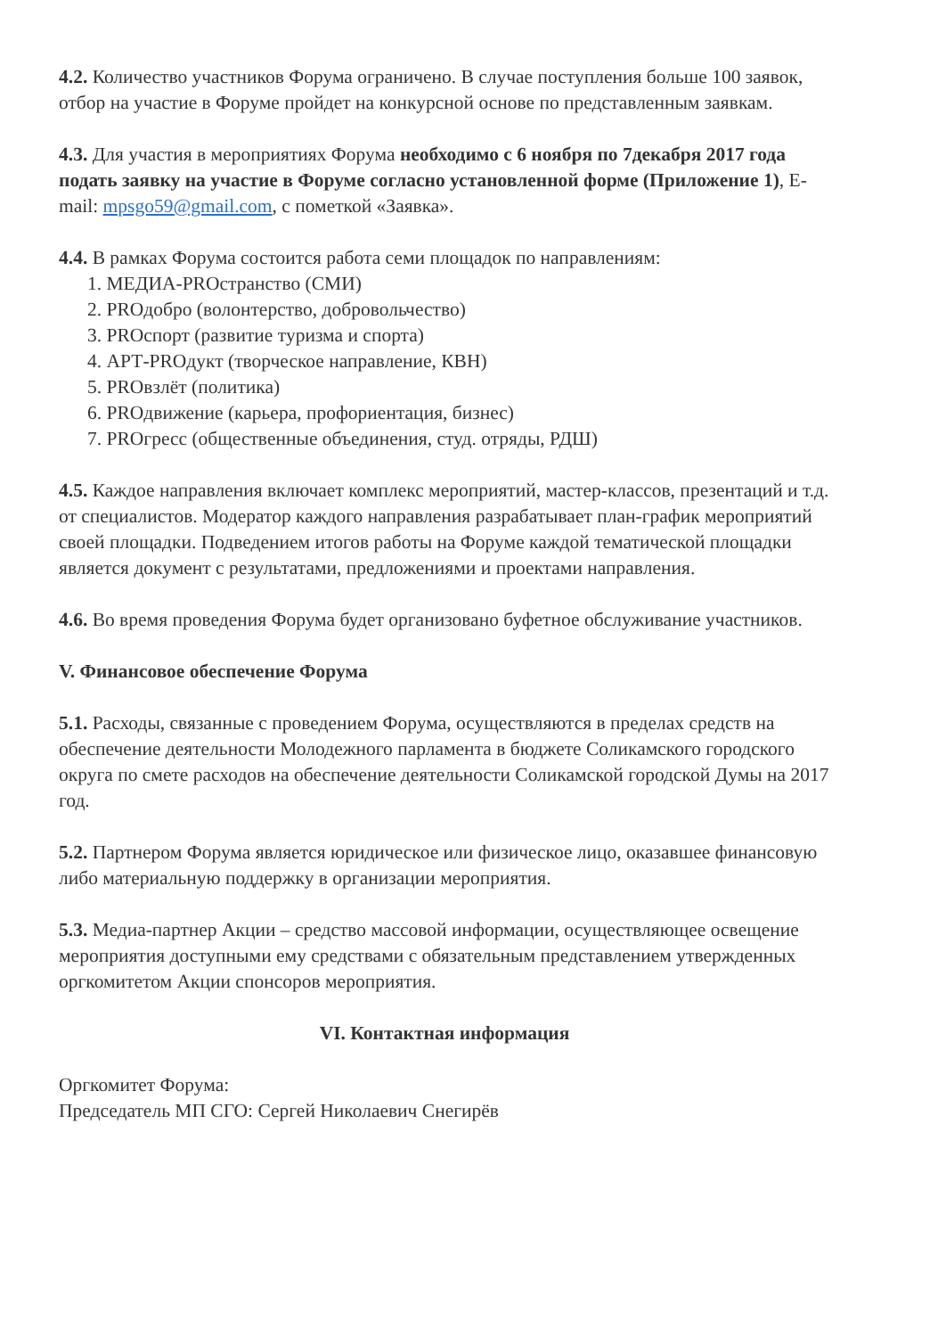4.2. Количество участников Форума ограничено. В случае поступления больше 100 заявок, отбор на участие в Форуме пройдет на конкурсной основе по представленным заявкам.
4.3. Для участия в мероприятиях Форума необходимо с 6 ноября по 7декабря 2017 года подать заявку на участие в Форуме согласно установленной форме (Приложение 1), E-mail: mpsgo59@gmail.com, с пометкой «Заявка».
4.4. В рамках Форума состоится работа семи площадок по направлениям:
1. МЕДИА-PROстранство (СМИ)
2. PROдобро (волонтерство, добровольчество)
3. PROспорт (развитие туризма и спорта)
4. АРТ-PROдукт (творческое направление, КВН)
5. PROвзлёт (политика)
6. PROдвижение (карьера, профориентация, бизнес)
7. PROгресс (общественные объединения, студ. отряды, РДШ)
4.5. Каждое направления включает комплекс мероприятий, мастер-классов, презентаций и т.д. от специалистов. Модератор каждого направления разрабатывает план-график мероприятий своей площадки. Подведением итогов работы на Форуме каждой тематической площадки является документ с результатами, предложениями и проектами направления.
4.6. Во время проведения Форума будет организовано буфетное обслуживание участников.
V. Финансовое обеспечение Форума
5.1. Расходы, связанные с проведением Форума, осуществляются в пределах средств на обеспечение деятельности Молодежного парламента в бюджете Соликамского городского округа по смете расходов на обеспечение деятельности Соликамской городской Думы на 2017 год.
5.2. Партнером Форума является юридическое или физическое лицо, оказавшее финансовую либо материальную поддержку в организации мероприятия.
5.3. Медиа-партнер Акции – средство массовой информации, осуществляющее освещение мероприятия доступными ему средствами с обязательным представлением утвержденных оргкомитетом Акции спонсоров мероприятия.
VI. Контактная информация
Оргкомитет Форума:
Председатель МП СГО: Сергей Николаевич Снегирёв